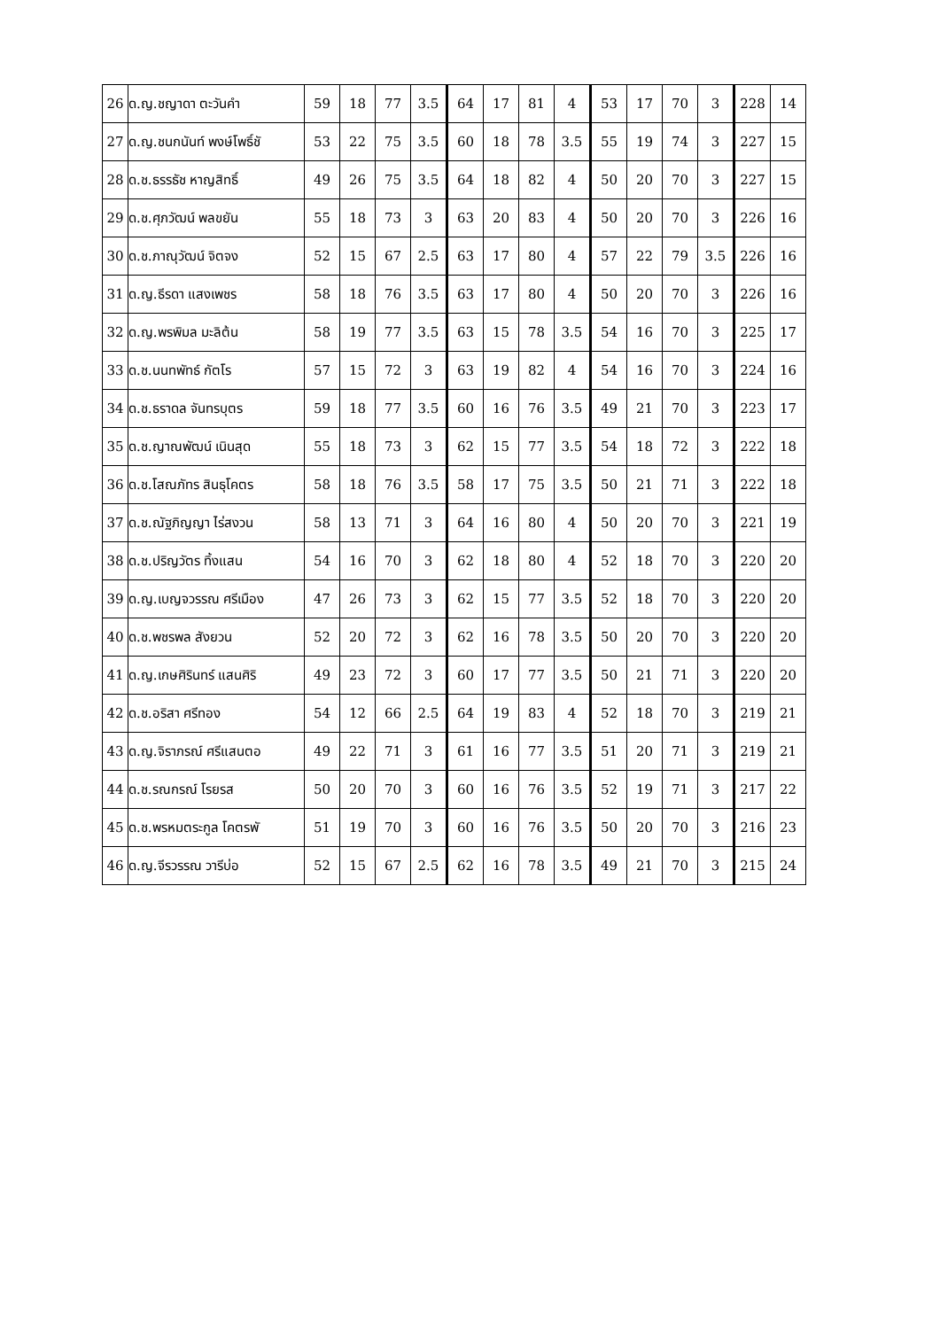| 26 | ด.ญ.ชญาดา ตะวันคำ | 59 | 18 | 77 | 3.5 | 64 | 17 | 81 | 4 | 53 | 17 | 70 | 3 | 228 | 14 |
| 27 | ด.ญ.ชนกนันท์ พงษ์โพธิ์ชั | 53 | 22 | 75 | 3.5 | 60 | 18 | 78 | 3.5 | 55 | 19 | 74 | 3 | 227 | 15 |
| 28 | ด.ช.ธรรธัช หาญสิทธิ์ | 49 | 26 | 75 | 3.5 | 64 | 18 | 82 | 4 | 50 | 20 | 70 | 3 | 227 | 15 |
| 29 | ด.ช.ศุภวัฒน์ พลขยัน | 55 | 18 | 73 | 3 | 63 | 20 | 83 | 4 | 50 | 20 | 70 | 3 | 226 | 16 |
| 30 | ด.ช.ภาณุวัฒน์ จิตจง | 52 | 15 | 67 | 2.5 | 63 | 17 | 80 | 4 | 57 | 22 | 79 | 3.5 | 226 | 16 |
| 31 | ด.ญ.ธีรดา แสงเพชร | 58 | 18 | 76 | 3.5 | 63 | 17 | 80 | 4 | 50 | 20 | 70 | 3 | 226 | 16 |
| 32 | ด.ญ.พรพิมล มะลิต้น | 58 | 19 | 77 | 3.5 | 63 | 15 | 78 | 3.5 | 54 | 16 | 70 | 3 | 225 | 17 |
| 33 | ด.ช.นนทพัทธ์ กัตโร | 57 | 15 | 72 | 3 | 63 | 19 | 82 | 4 | 54 | 16 | 70 | 3 | 224 | 16 |
| 34 | ด.ช.ธราดล จันทรบุตร | 59 | 18 | 77 | 3.5 | 60 | 16 | 76 | 3.5 | 49 | 21 | 70 | 3 | 223 | 17 |
| 35 | ด.ช.ญาณพัฒน์ เนินสุด | 55 | 18 | 73 | 3 | 62 | 15 | 77 | 3.5 | 54 | 18 | 72 | 3 | 222 | 18 |
| 36 | ด.ช.โสณภัทร สินธุโคตร | 58 | 18 | 76 | 3.5 | 58 | 17 | 75 | 3.5 | 50 | 21 | 71 | 3 | 222 | 18 |
| 37 | ด.ช.ณัฐภิญญา ไร่สงวน | 58 | 13 | 71 | 3 | 64 | 16 | 80 | 4 | 50 | 20 | 70 | 3 | 221 | 19 |
| 38 | ด.ช.ปริญวัตร ทิ้งแสน | 54 | 16 | 70 | 3 | 62 | 18 | 80 | 4 | 52 | 18 | 70 | 3 | 220 | 20 |
| 39 | ด.ญ.เบญจวรรณ ศรีเมือง | 47 | 26 | 73 | 3 | 62 | 15 | 77 | 3.5 | 52 | 18 | 70 | 3 | 220 | 20 |
| 40 | ด.ช.พชรพล สังยวน | 52 | 20 | 72 | 3 | 62 | 16 | 78 | 3.5 | 50 | 20 | 70 | 3 | 220 | 20 |
| 41 | ด.ญ.เกษศิรินทร์ แสนศิริ | 49 | 23 | 72 | 3 | 60 | 17 | 77 | 3.5 | 50 | 21 | 71 | 3 | 220 | 20 |
| 42 | ด.ช.อริสา ศรีทอง | 54 | 12 | 66 | 2.5 | 64 | 19 | 83 | 4 | 52 | 18 | 70 | 3 | 219 | 21 |
| 43 | ด.ญ.จิราภรณ์ ศรีแสนตอ | 49 | 22 | 71 | 3 | 61 | 16 | 77 | 3.5 | 51 | 20 | 71 | 3 | 219 | 21 |
| 44 | ด.ช.รณกรณ์ โรยรส | 50 | 20 | 70 | 3 | 60 | 16 | 76 | 3.5 | 52 | 19 | 71 | 3 | 217 | 22 |
| 45 | ด.ช.พรหมตระกูล โคตรพั | 51 | 19 | 70 | 3 | 60 | 16 | 76 | 3.5 | 50 | 20 | 70 | 3 | 216 | 23 |
| 46 | ด.ญ.จีรวรรณ วารีบ่อ | 52 | 15 | 67 | 2.5 | 62 | 16 | 78 | 3.5 | 49 | 21 | 70 | 3 | 215 | 24 |